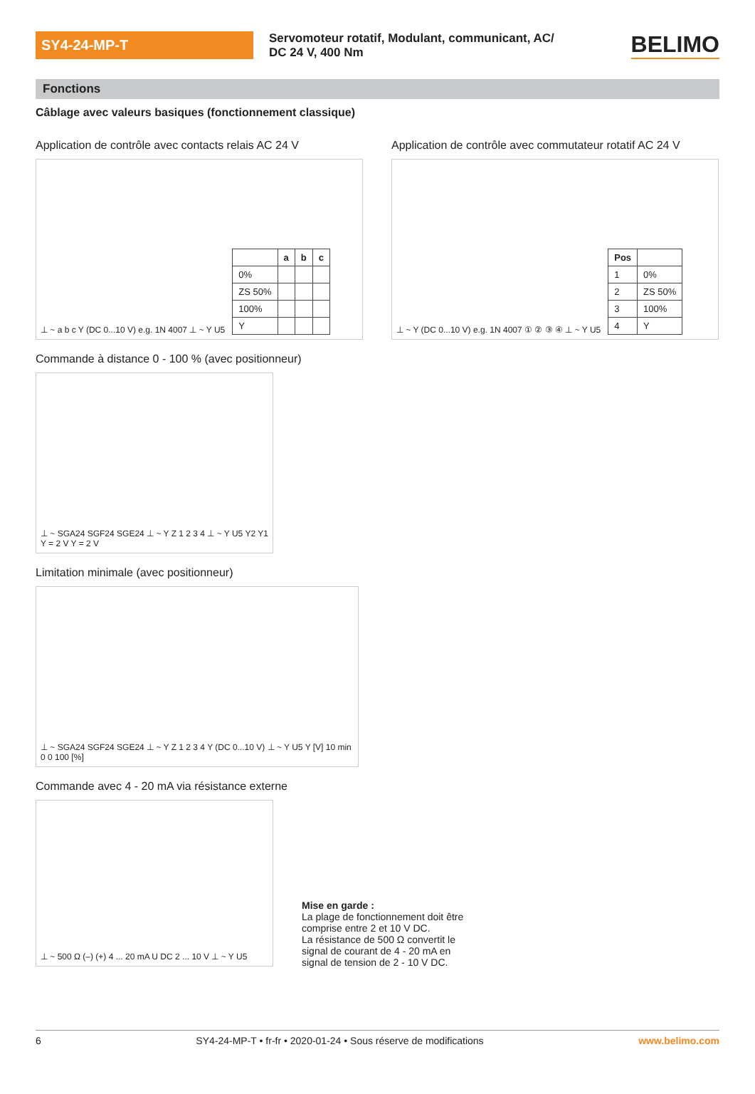SY4-24-MP-T
Servomoteur rotatif, Modulant, communicant, AC/ DC 24 V, 400 Nm
BELIMO
Fonctions
Câblage avec valeurs basiques (fonctionnement classique)
Application de contrôle avec contacts relais AC 24 V
⊥ ~ a b c Y (DC 0...10 V) e.g. 1N 4007 ⊥ ~ Y U5
| | a | b | c |
| --- | --- | --- | --- |
| 0% | | | |
| ZS 50% | | | |
| 100% | | | |
| Y | | | |
Application de contrôle avec commutateur rotatif AC 24 V
⊥ ~ Y (DC 0...10 V) e.g. 1N 4007 ① ② ③ ④ ⊥ ~ Y U5
| Pos | |
| --- | --- |
| 1 | 0% |
| 2 | ZS 50% |
| 3 | 100% |
| 4 | Y |
Commande à distance 0 - 100 % (avec positionneur)
⊥ ~ SGA24 SGF24 SGE24 ⊥ ~ Y Z 1 2 3 4 ⊥ ~ Y U5 Y2 Y1 Y = 2 V Y = 2 V
Limitation minimale (avec positionneur)
⊥ ~ SGA24 SGF24 SGE24 ⊥ ~ Y Z 1 2 3 4 Y (DC 0...10 V) ⊥ ~ Y U5 Y [V] 10 min 0 0 100 [%]
Commande avec 4 - 20 mA via résistance externe
⊥ ~ 500 Ω (–) (+) 4 ... 20 mA U DC 2 ... 10 V ⊥ ~ Y U5
Mise en garde :
La plage de fonctionnement doit être
comprise entre 2 et 10 V DC.
La résistance de 500 Ω convertit le
signal de courant de 4 - 20 mA en
signal de tension de 2 - 10 V DC.
6 SY4-24-MP-T • fr-fr • 2020-01-24 • Sous réserve de modifications www.belimo.com